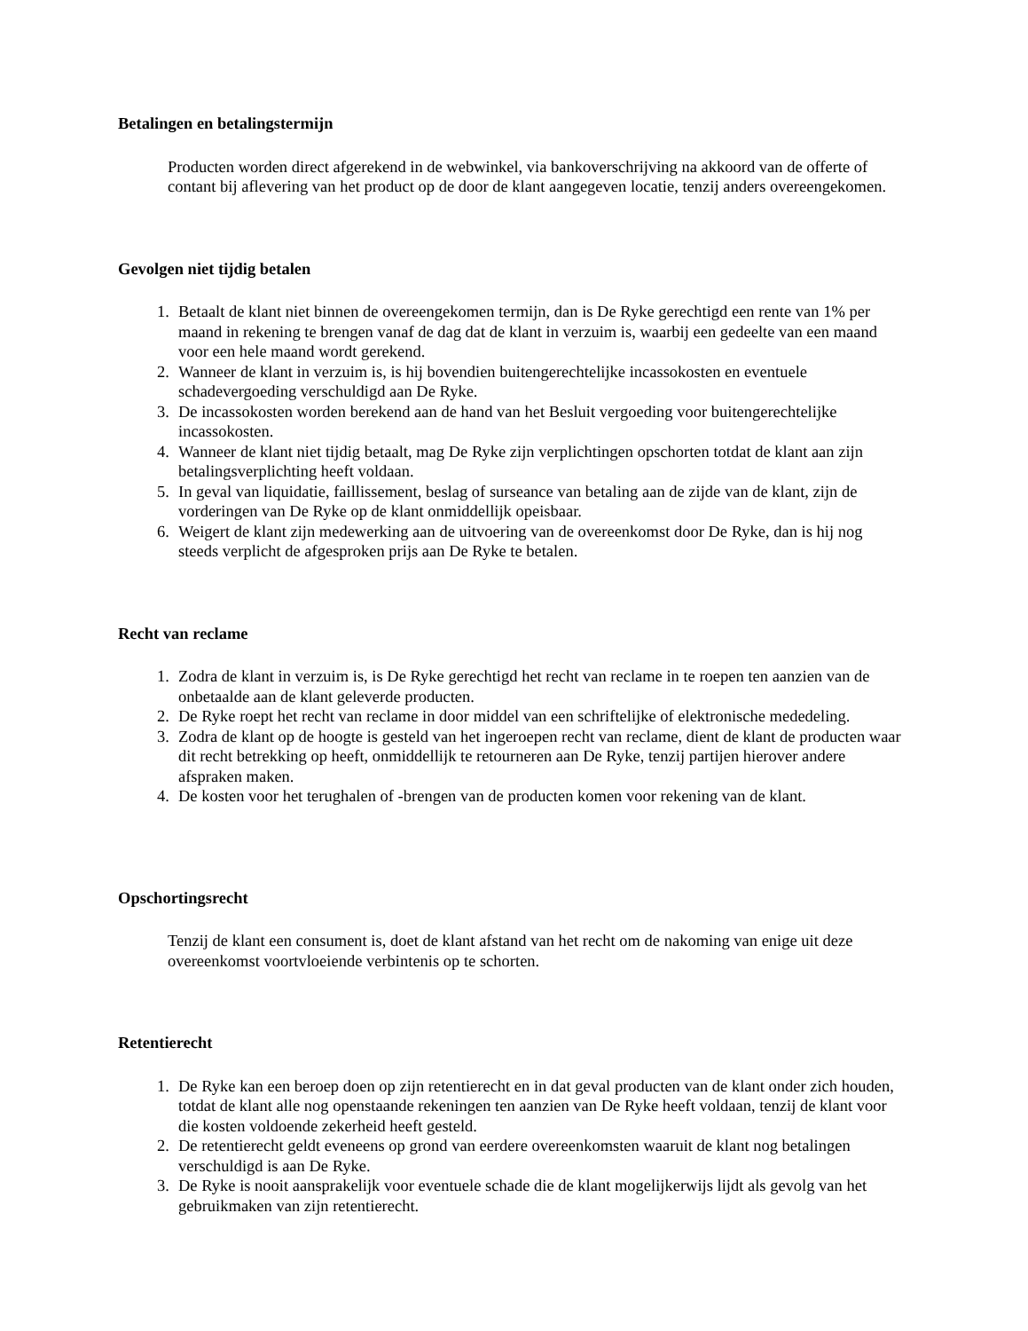Betalingen en betalingstermijn
Producten worden direct afgerekend in de webwinkel, via bankoverschrijving na akkoord van de offerte of contant bij aflevering van het product op de door de klant aangegeven locatie, tenzij anders overeengekomen.
Gevolgen niet tijdig betalen
1. Betaalt de klant niet binnen de overeengekomen termijn, dan is De Ryke gerechtigd een rente van 1% per maand in rekening te brengen vanaf de dag dat de klant in verzuim is, waarbij een gedeelte van een maand voor een hele maand wordt gerekend.
2. Wanneer de klant in verzuim is, is hij bovendien buitengerechtelijke incassokosten en eventuele schadevergoeding verschuldigd aan De Ryke.
3. De incassokosten worden berekend aan de hand van het Besluit vergoeding voor buitengerechtelijke incassokosten.
4. Wanneer de klant niet tijdig betaalt, mag De Ryke zijn verplichtingen opschorten totdat de klant aan zijn betalingsverplichting heeft voldaan.
5. In geval van liquidatie, faillissement, beslag of surseance van betaling aan de zijde van de klant, zijn de vorderingen van De Ryke op de klant onmiddellijk opeisbaar.
6. Weigert de klant zijn medewerking aan de uitvoering van de overeenkomst door De Ryke, dan is hij nog steeds verplicht de afgesproken prijs aan De Ryke te betalen.
Recht van reclame
1. Zodra de klant in verzuim is, is De Ryke gerechtigd het recht van reclame in te roepen ten aanzien van de onbetaalde aan de klant geleverde producten.
2. De Ryke roept het recht van reclame in door middel van een schriftelijke of elektronische mededeling.
3. Zodra de klant op de hoogte is gesteld van het ingeroepen recht van reclame, dient de klant de producten waar dit recht betrekking op heeft, onmiddellijk te retourneren aan De Ryke, tenzij partijen hierover andere afspraken maken.
4. De kosten voor het terughalen of -brengen van de producten komen voor rekening van de klant.
Opschortingsrecht
Tenzij de klant een consument is, doet de klant afstand van het recht om de nakoming van enige uit deze overeenkomst voortvloeiende verbintenis op te schorten.
Retentierecht
1. De Ryke kan een beroep doen op zijn retentierecht en in dat geval producten van de klant onder zich houden, totdat de klant alle nog openstaande rekeningen ten aanzien van De Ryke heeft voldaan, tenzij de klant voor die kosten voldoende zekerheid heeft gesteld.
2. De retentierecht geldt eveneens op grond van eerdere overeenkomsten waaruit de klant nog betalingen verschuldigd is aan De Ryke.
3. De Ryke is nooit aansprakelijk voor eventuele schade die de klant mogelijkerwijs lijdt als gevolg van het gebruikmaken van zijn retentierecht.